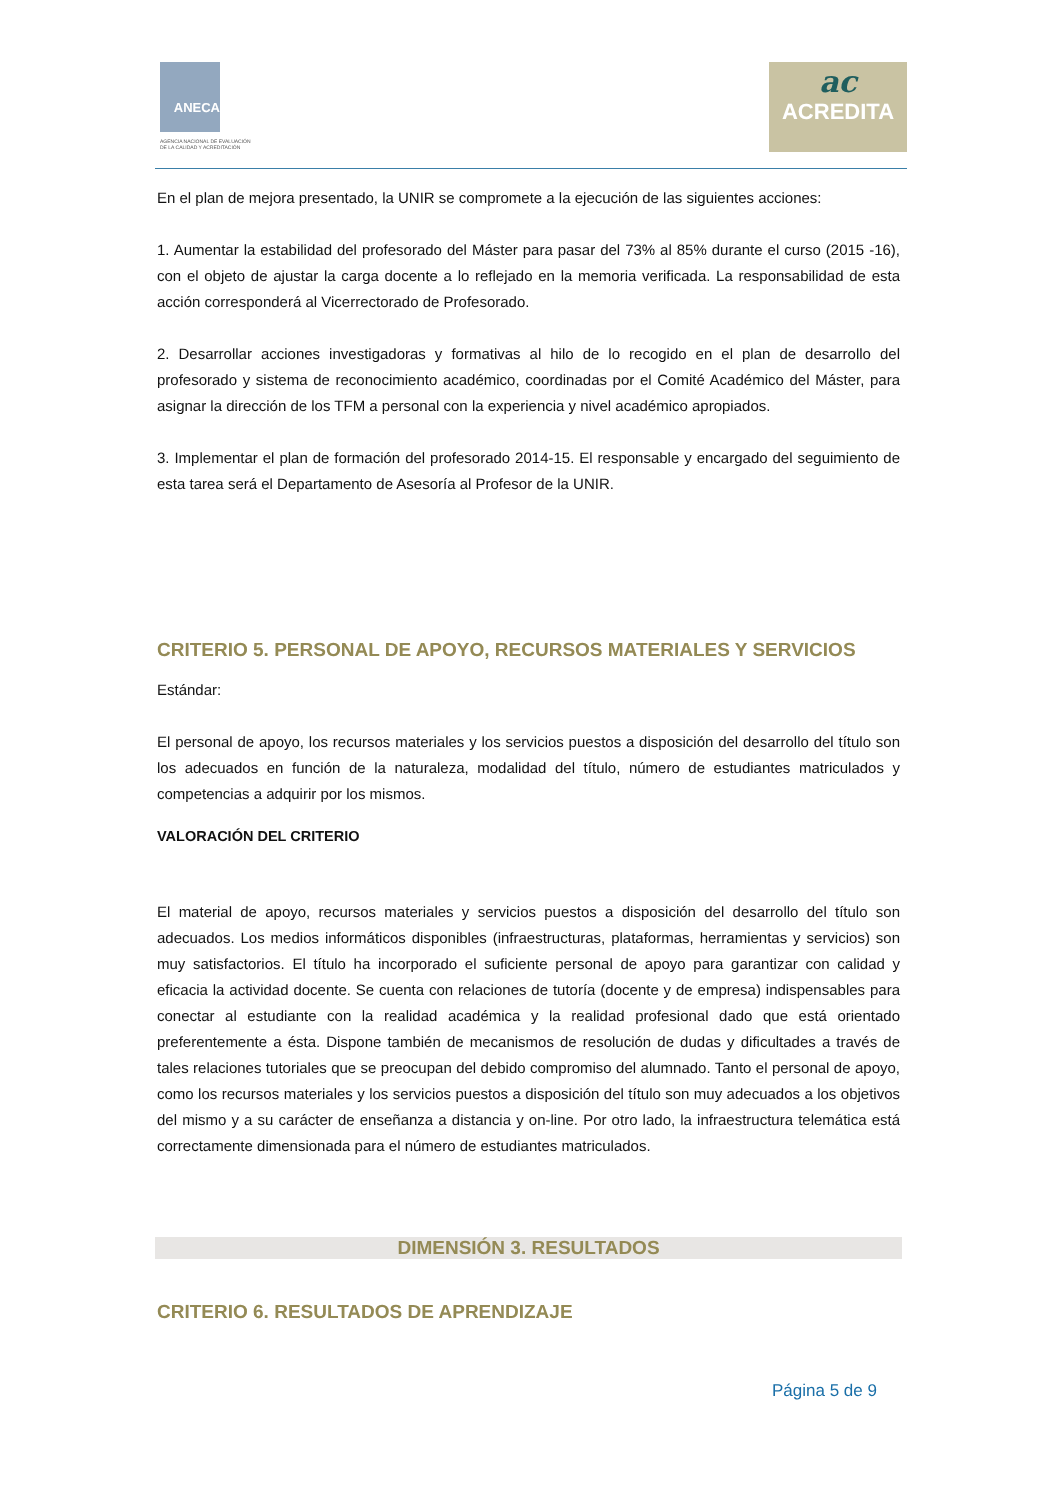ANECA
AGENCIA NACIONAL DE EVALUACIÓN
DE LA CALIDAD Y ACREDITACIÓN
ac
ACREDITA
En el plan de mejora presentado, la UNIR se compromete a la ejecución de las siguientes acciones:
1. Aumentar la estabilidad del profesorado del Máster para pasar del 73% al 85% durante el curso (2015 -16), con el objeto de ajustar la carga docente a lo reflejado en la memoria verificada. La responsabilidad de esta acción corresponderá al Vicerrectorado de Profesorado.
2. Desarrollar acciones investigadoras y formativas al hilo de lo recogido en el plan de desarrollo del profesorado y sistema de reconocimiento académico, coordinadas por el Comité Académico del Máster, para asignar la dirección de los TFM a personal con la experiencia y nivel académico apropiados.
3. Implementar el plan de formación del profesorado 2014-15. El responsable y encargado del seguimiento de esta tarea será el Departamento de Asesoría al Profesor de la UNIR.
CRITERIO 5. PERSONAL DE APOYO, RECURSOS MATERIALES Y SERVICIOS
Estándar:
El personal de apoyo, los recursos materiales y los servicios puestos a disposición del desarrollo del título son los adecuados en función de la naturaleza, modalidad del título, número de estudiantes matriculados y competencias a adquirir por los mismos.
VALORACIÓN DEL CRITERIO
El material de apoyo, recursos materiales y servicios puestos a disposición del desarrollo del título son adecuados. Los medios informáticos disponibles (infraestructuras, plataformas, herramientas y servicios) son muy satisfactorios. El título ha incorporado el suficiente personal de apoyo para garantizar con calidad y eficacia la actividad docente. Se cuenta con relaciones de tutoría (docente y de empresa) indispensables para conectar al estudiante con la realidad académica y la realidad profesional dado que está orientado preferentemente a ésta. Dispone también de mecanismos de resolución de dudas y dificultades a través de tales relaciones tutoriales que se preocupan del debido compromiso del alumnado. Tanto el personal de apoyo, como los recursos materiales y los servicios puestos a disposición del título son muy adecuados a los objetivos del mismo y a su carácter de enseñanza a distancia y on-line. Por otro lado, la infraestructura telemática está correctamente dimensionada para el número de estudiantes matriculados.
DIMENSIÓN 3. RESULTADOS
CRITERIO 6. RESULTADOS DE APRENDIZAJE
Página 5 de 9